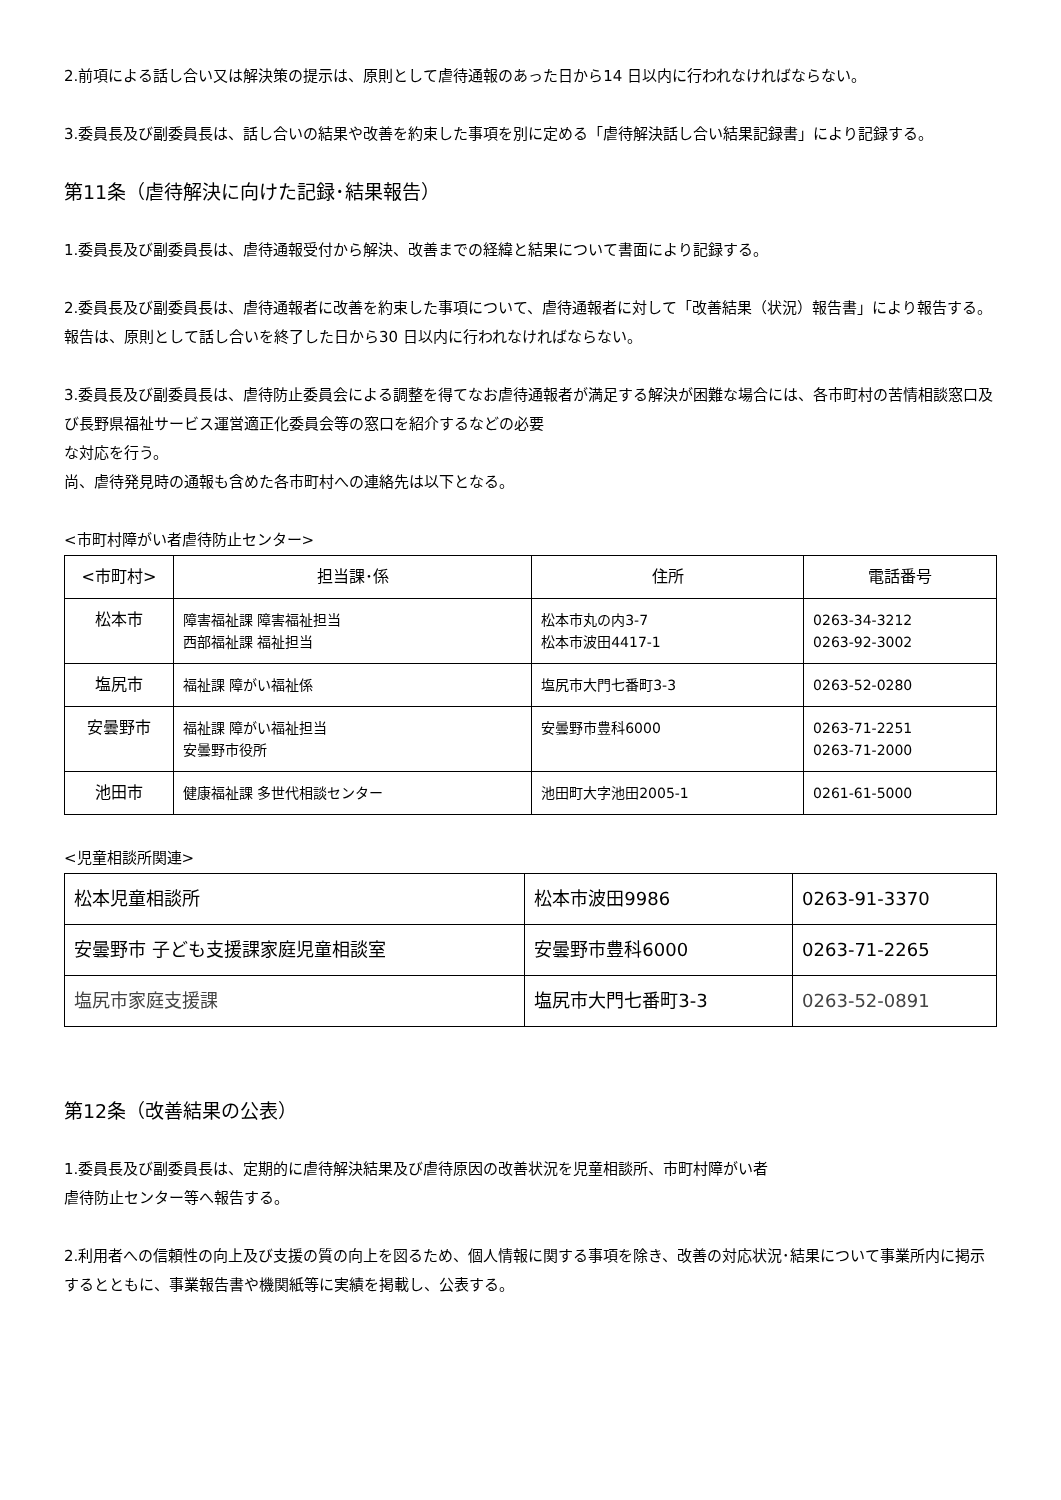2.前項による話し合い又は解決策の提示は、原則として虐待通報のあった日から14 日以内に行われなければならない。
3.委員長及び副委員長は、話し合いの結果や改善を約束した事項を別に定める「虐待解決話し合い結果記録書」により記録する。
第11条（虐待解決に向けた記録･結果報告）
1.委員長及び副委員長は、虐待通報受付から解決、改善までの経緯と結果について書面により記録する。
2.委員長及び副委員長は、虐待通報者に改善を約束した事項について、虐待通報者に対して「改善結果（状況）報告書」により報告する。
報告は、原則として話し合いを終了した日から30 日以内に行われなければならない。
3.委員長及び副委員長は、虐待防止委員会による調整を得てなお虐待通報者が満足する解決が困難な場合には、各市町村の苦情相談窓口及び長野県福祉サービス運営適正化委員会等の窓口を紹介するなどの必要
な対応を行う。
尚、虐待発見時の通報も含めた各市町村への連絡先は以下となる。
<市町村障がい者虐待防止センター>
| <市町村> | 担当課･係 | 住所 | 電話番号 |
| 松本市 | 障害福祉課 障害福祉担当 西部福祉課 福祉担当 | 松本市丸の内3-7 松本市波田4417-1 | 0263-34-3212 0263-92-3002 |
| 塩尻市 | 福祉課 障がい福祉係 | 塩尻市大門七番町3-3 | 0263-52-0280 |
| 安曇野市 | 福祉課 障がい福祉担当 安曇野市役所 | 安曇野市豊科6000 | 0263-71-2251 0263-71-2000 |
| 池田市 | 健康福祉課 多世代相談センター | 池田町大字池田2005-1 | 0261-61-5000 |
<児童相談所関連>
| 松本児童相談所 | 松本市波田9986 | 0263-91-3370 |
| 安曇野市 子ども支援課家庭児童相談室 | 安曇野市豊科6000 | 0263-71-2265 |
| 塩尻市家庭支援課 | 塩尻市大門七番町3-3 | 0263-52-0891 |
第12条（改善結果の公表）
1.委員長及び副委員長は、定期的に虐待解決結果及び虐待原因の改善状況を児童相談所、市町村障がい者
虐待防止センター等へ報告する。
2.利用者への信頼性の向上及び支援の質の向上を図るため、個人情報に関する事項を除き、改善の対応状況･結果について事業所内に掲示するとともに、事業報告書や機関紙等に実績を掲載し、公表する。